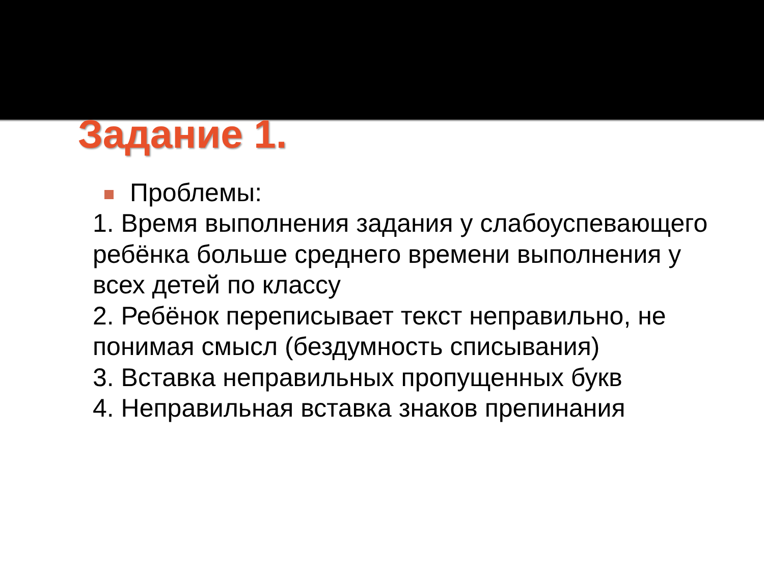Задание 1.
Проблемы:
1. Время выполнения задания у слабоуспевающего ребёнка больше среднего времени выполнения у всех детей по классу
2. Ребёнок переписывает текст неправильно, не понимая смысл (бездумность списывания)
3. Вставка неправильных пропущенных букв
4. Неправильная вставка знаков препинания